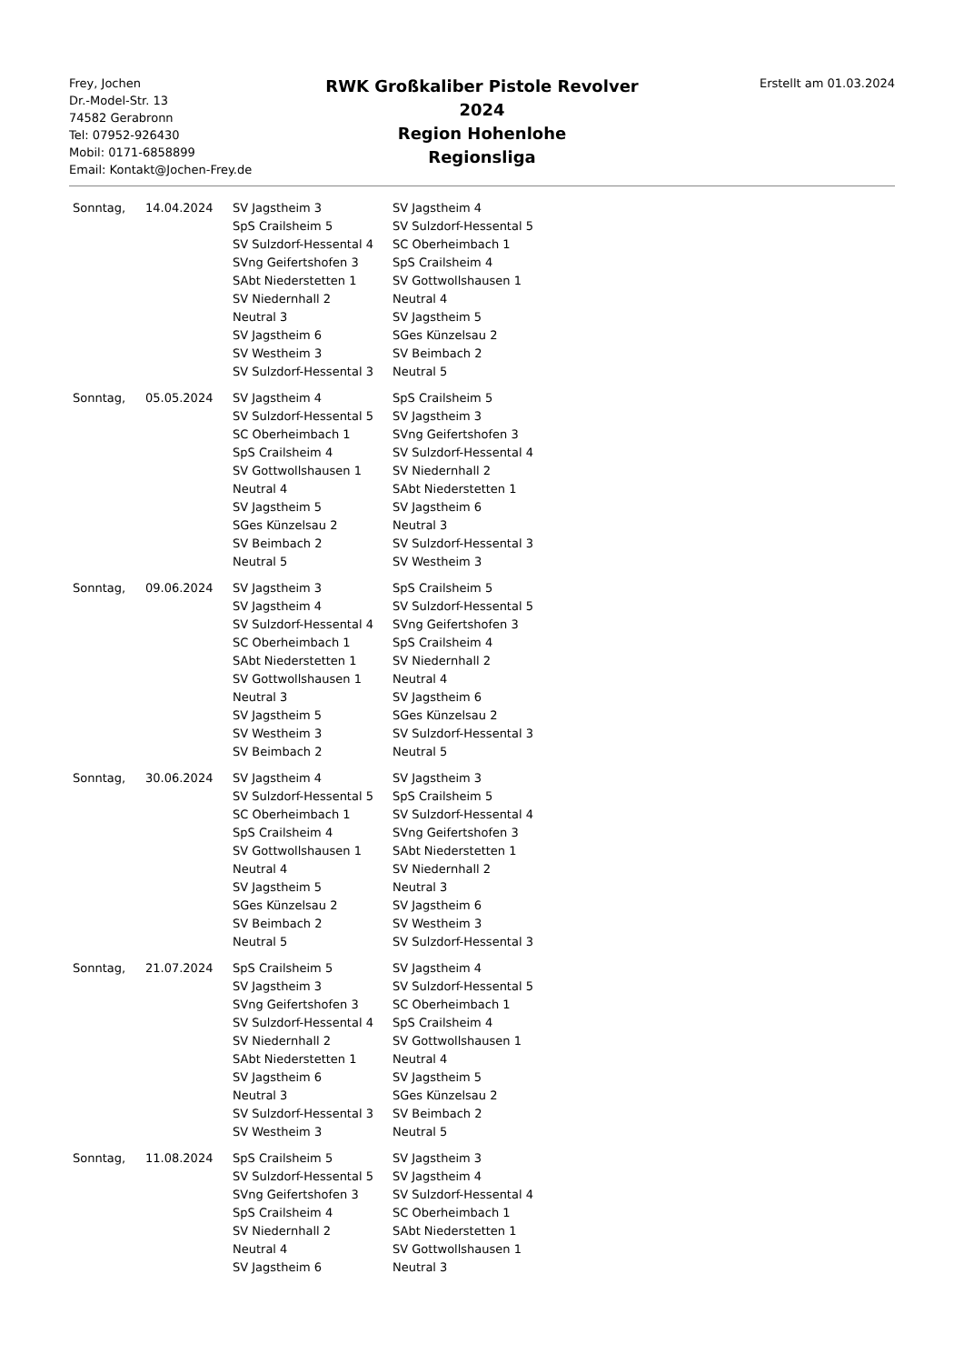Frey, Jochen
Dr.-Model-Str. 13
74582 Gerabronn
Tel: 07952-926430
Mobil: 0171-6858899
Email: Kontakt@Jochen-Frey.de
RWK Großkaliber Pistole Revolver
2024
Region Hohenlohe
Regionsliga
Erstellt am 01.03.2024
| Sonntag, | 14.04.2024 | SV Jagstheim 3 | SV Jagstheim 4 |
| | | SpS Crailsheim 5 | SV Sulzdorf-Hessental 5 |
| | | SV Sulzdorf-Hessental 4 | SC Oberheimbach 1 |
| | | SVng Geifertshofen 3 | SpS Crailsheim 4 |
| | | SAbt Niederstetten 1 | SV Gottwollshausen 1 |
| | | SV Niedernhall 2 | Neutral 4 |
| | | Neutral 3 | SV Jagstheim 5 |
| | | SV Jagstheim 6 | SGes Künzelsau 2 |
| | | SV Westheim 3 | SV Beimbach 2 |
| | | SV Sulzdorf-Hessental 3 | Neutral 5 |
| Sonntag, | 05.05.2024 | SV Jagstheim 4 | SpS Crailsheim 5 |
| | | SV Sulzdorf-Hessental 5 | SV Jagstheim 3 |
| | | SC Oberheimbach 1 | SVng Geifertshofen 3 |
| | | SpS Crailsheim 4 | SV Sulzdorf-Hessental 4 |
| | | SV Gottwollshausen 1 | SV Niedernhall 2 |
| | | Neutral 4 | SAbt Niederstetten 1 |
| | | SV Jagstheim 5 | SV Jagstheim 6 |
| | | SGes Künzelsau 2 | Neutral 3 |
| | | SV Beimbach 2 | SV Sulzdorf-Hessental 3 |
| | | Neutral 5 | SV Westheim 3 |
| Sonntag, | 09.06.2024 | SV Jagstheim 3 | SpS Crailsheim 5 |
| | | SV Jagstheim 4 | SV Sulzdorf-Hessental 5 |
| | | SV Sulzdorf-Hessental 4 | SVng Geifertshofen 3 |
| | | SC Oberheimbach 1 | SpS Crailsheim 4 |
| | | SAbt Niederstetten 1 | SV Niedernhall 2 |
| | | SV Gottwollshausen 1 | Neutral 4 |
| | | Neutral 3 | SV Jagstheim 6 |
| | | SV Jagstheim 5 | SGes Künzelsau 2 |
| | | SV Westheim 3 | SV Sulzdorf-Hessental 3 |
| | | SV Beimbach 2 | Neutral 5 |
| Sonntag, | 30.06.2024 | SV Jagstheim 4 | SV Jagstheim 3 |
| | | SV Sulzdorf-Hessental 5 | SpS Crailsheim 5 |
| | | SC Oberheimbach 1 | SV Sulzdorf-Hessental 4 |
| | | SpS Crailsheim 4 | SVng Geifertshofen 3 |
| | | SV Gottwollshausen 1 | SAbt Niederstetten 1 |
| | | Neutral 4 | SV Niedernhall 2 |
| | | SV Jagstheim 5 | Neutral 3 |
| | | SGes Künzelsau 2 | SV Jagstheim 6 |
| | | SV Beimbach 2 | SV Westheim 3 |
| | | Neutral 5 | SV Sulzdorf-Hessental 3 |
| Sonntag, | 21.07.2024 | SpS Crailsheim 5 | SV Jagstheim 4 |
| | | SV Jagstheim 3 | SV Sulzdorf-Hessental 5 |
| | | SVng Geifertshofen 3 | SC Oberheimbach 1 |
| | | SV Sulzdorf-Hessental 4 | SpS Crailsheim 4 |
| | | SV Niedernhall 2 | SV Gottwollshausen 1 |
| | | SAbt Niederstetten 1 | Neutral 4 |
| | | SV Jagstheim 6 | SV Jagstheim 5 |
| | | Neutral 3 | SGes Künzelsau 2 |
| | | SV Sulzdorf-Hessental 3 | SV Beimbach 2 |
| | | SV Westheim 3 | Neutral 5 |
| Sonntag, | 11.08.2024 | SpS Crailsheim 5 | SV Jagstheim 3 |
| | | SV Sulzdorf-Hessental 5 | SV Jagstheim 4 |
| | | SVng Geifertshofen 3 | SV Sulzdorf-Hessental 4 |
| | | SpS Crailsheim 4 | SC Oberheimbach 1 |
| | | SV Niedernhall 2 | SAbt Niederstetten 1 |
| | | Neutral 4 | SV Gottwollshausen 1 |
| | | SV Jagstheim 6 | Neutral 3 |